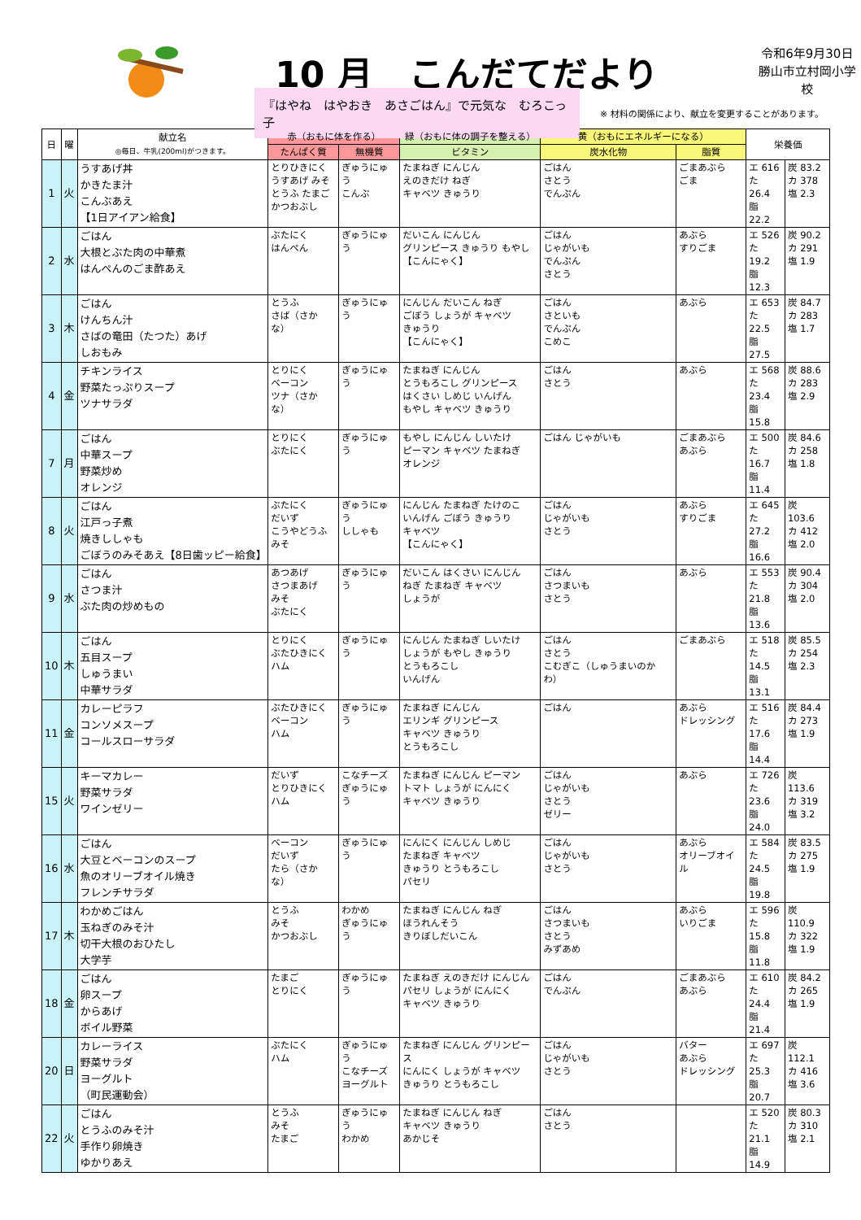10 月　こんだてだより
令和6年9月30日
勝山市立村岡小学校
『はやね　はやおき　あさごはん』で元気な　むろこっ子
※ 材料の関係により、献立を変更することがあります。
| 日 | 曜 | 献立名 ◎毎日、牛乳(200ml)がつきます。 | 赤（おもに体を作る） | | 緑（おもに体の調子を整える） | 黄（おもにエネルギーになる） | | 栄養価 | |
| --- | --- | --- | --- | --- | --- | --- | --- | --- | --- |
| | | | たんぱく質 | 無機質 | ビタミン | 炭水化物 | 脂質 | | |
| 1 | 火 | うすあげ丼 かきたま汁 こんぶあえ 【1日アイアン給食】 | とりひきにく うすあげ みそ とうふ たまご かつおぶし | ぎゅうにゅう こんぶ | たまねぎ にんじん えのきだけ ねぎ キャベツ きゅうり | ごはん さとう でんぷん | ごまあぶら ごま | エ 616 た 26.4 脂 22.2 | 炭 83.2 カ 378 塩 2.3 |
| 2 | 水 | ごはん 大根とぶた肉の中華煮 はんぺんのごま酢あえ | ぶたにく はんぺん | ぎゅうにゅう | だいこん にんじん グリンピース きゅうり もやし 【こんにゃく】 | ごはん じゃがいも でんぷん さとう | あぶら すりごま | エ 526 た 19.2 脂 12.3 | 炭 90.2 カ 291 塩 1.9 |
| 3 | 木 | ごはん けんちん汁 さばの竜田（たつた）あげ しおもみ | とうふ さば（さかな） | ぎゅうにゅう | にんじん だいこん ねぎ ごぼう しょうが キャベツ きゅうり 【こんにゃく】 | ごはん さといも でんぷん こめこ | あぶら | エ 653 た 22.5 脂 27.5 | 炭 84.7 カ 283 塩 1.7 |
| 4 | 金 | チキンライス 野菜たっぷりスープ ツナサラダ | とりにく ベーコン ツナ（さかな） | ぎゅうにゅう | たまねぎ にんじん とうもろこし グリンピース はくさい しめじ いんげん もやし キャベツ きゅうり | ごはん さとう | あぶら | エ 568 た 23.4 脂 15.8 | 炭 88.6 カ 283 塩 2.9 |
| 7 | 月 | ごはん 中華スープ 野菜炒め オレンジ | とりにく ぶたにく | ぎゅうにゅう | もやし にんじん しいたけ ピーマン キャベツ たまねぎ オレンジ | ごはん じゃがいも | ごまあぶら あぶら | エ 500 た 16.7 脂 11.4 | 炭 84.6 カ 258 塩 1.8 |
| 8 | 火 | ごはん 江戸っ子煮 焼きししゃも ごぼうのみそあえ【8日歯ッピー給食】 | ぶたにく だいず こうやどうふ みそ | ぎゅうにゅう ししゃも | にんじん たまねぎ たけのこ いんげん ごぼう きゅうり キャベツ 【こんにゃく】 | ごはん じゃがいも さとう | あぶら すりごま | エ 645 た 27.2 脂 16.6 | 炭 103.6 カ 412 塩 2.0 |
| 9 | 水 | ごはん さつま汁 ぶた肉の炒めもの | あつあげ さつまあげ みそ ぶたにく | ぎゅうにゅう | だいこん はくさい にんじん ねぎ たまねぎ キャベツ しょうが | ごはん さつまいも さとう | あぶら | エ 553 た 21.8 脂 13.6 | 炭 90.4 カ 304 塩 2.0 |
| 10 | 木 | ごはん 五目スープ しゅうまい 中華サラダ | とりにく ぶたひきにく ハム | ぎゅうにゅう | にんじん たまねぎ しいたけ しょうが もやし きゅうり とうもろこし いんげん | ごはん さとう こむぎこ（しゅうまいのかわ） | ごまあぶら | エ 518 た 14.5 脂 13.1 | 炭 85.5 カ 254 塩 2.3 |
| 11 | 金 | カレーピラフ コンソメスープ コールスローサラダ | ぶたひきにく ベーコン ハム | ぎゅうにゅう | たまねぎ にんじん エリンギ グリンピース キャベツ きゅうり とうもろこし | ごはん | あぶら ドレッシング | エ 516 た 17.6 脂 14.4 | 炭 84.4 カ 273 塩 1.9 |
| 15 | 火 | キーマカレー 野菜サラダ ワインゼリー | だいず とりひきにく ハム | こなチーズ ぎゅうにゅう | たまねぎ にんじん ピーマン トマト しょうが にんにく キャベツ きゅうり | ごはん じゃがいも さとう ゼリー | あぶら | エ 726 た 23.6 脂 24.0 | 炭 113.6 カ 319 塩 3.2 |
| 16 | 水 | ごはん 大豆とベーコンのスープ 魚のオリーブオイル焼き フレンチサラダ | ベーコン だいず たら（さかな） | ぎゅうにゅう | にんにく にんじん しめじ たまねぎ キャベツ きゅうり とうもろこし パセリ | ごはん じゃがいも さとう | あぶら オリーブオイル | エ 584 た 24.5 脂 19.8 | 炭 83.5 カ 275 塩 1.9 |
| 17 | 木 | わかめごはん 玉ねぎのみそ汁 切干大根のおひたし 大学芋 | とうふ みそ かつおぶし | わかめ ぎゅうにゅう | たまねぎ にんじん ねぎ ほうれんそう きりぼしだいこん | ごはん さつまいも さとう みずあめ | あぶら いりごま | エ 596 た 15.8 脂 11.8 | 炭 110.9 カ 322 塩 1.9 |
| 18 | 金 | ごはん 卵スープ からあげ ボイル野菜 | たまご とりにく | ぎゅうにゅう | たまねぎ えのきだけ にんじん パセリ しょうが にんにく キャベツ きゅうり | ごはん でんぷん | ごまあぶら あぶら | エ 610 た 24.4 脂 21.4 | 炭 84.2 カ 265 塩 1.9 |
| 20 | 日 | カレーライス 野菜サラダ ヨーグルト （町民運動会） | ぶたにく ハム | ぎゅうにゅう こなチーズ ヨーグルト | たまねぎ にんじん グリンピース にんにく しょうが キャベツ きゅうり とうもろこし | ごはん じゃがいも さとう | バター あぶら ドレッシング | エ 697 た 25.3 脂 20.7 | 炭 112.1 カ 416 塩 3.6 |
| 22 | 火 | ごはん とうふのみそ汁 手作り卵焼き ゆかりあえ | とうふ みそ たまご | ぎゅうにゅう わかめ | たまねぎ にんじん ねぎ キャベツ きゅうり あかじそ | ごはん さとう | | エ 520 た 21.1 脂 14.9 | 炭 80.3 カ 310 塩 2.1 |